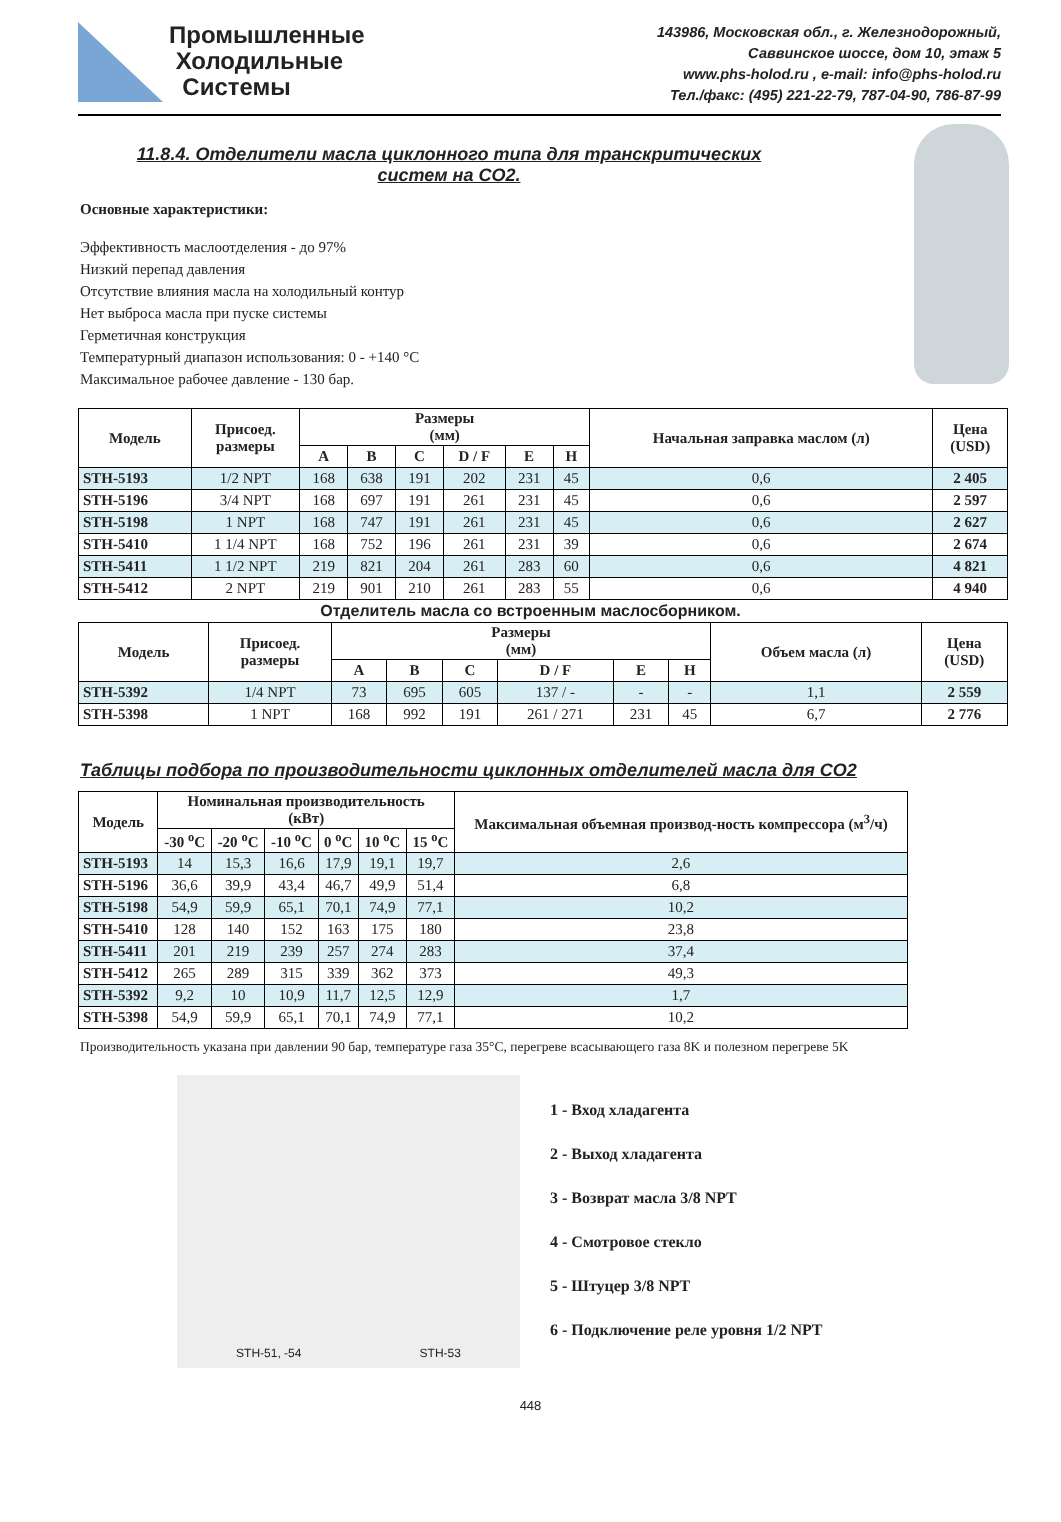Промышленные
Холодильные
Системы
143986, Московская обл., г. Железнодорожный,
Саввинское шоссе, дом 10, этаж 5
www.phs-holod.ru , e-mail: info@phs-holod.ru
Тел./факс: (495) 221-22-79, 787-04-90, 786-87-99
11.8.4. Отделители масла циклонного типа для транскритических систем на CO2.
Основные характеристики:
Эффективность маслоотделения - до 97%
Низкий перепад давления
Отсутствие влияния масла на холодильный контур
Нет выброса масла при пуске системы
Герметичная конструкция
Температурный диапазон использования: 0 - +140 °C
Максимальное рабочее давление - 130 бар.
| Модель | Присоед. размеры | Размеры (мм) | | | | | | Начальная заправка маслом (л) | Цена (USD) |
| --- | --- | --- | --- | --- | --- | --- | --- | --- | --- |
| | | A | B | C | D / F | E | H | | |
| STH-5193 | 1/2 NPT | 168 | 638 | 191 | 202 | 231 | 45 | 0,6 | 2 405 |
| STH-5196 | 3/4 NPT | 168 | 697 | 191 | 261 | 231 | 45 | 0,6 | 2 597 |
| STH-5198 | 1 NPT | 168 | 747 | 191 | 261 | 231 | 45 | 0,6 | 2 627 |
| STH-5410 | 1 1/4 NPT | 168 | 752 | 196 | 261 | 231 | 39 | 0,6 | 2 674 |
| STH-5411 | 1 1/2 NPT | 219 | 821 | 204 | 261 | 283 | 60 | 0,6 | 4 821 |
| STH-5412 | 2 NPT | 219 | 901 | 210 | 261 | 283 | 55 | 0,6 | 4 940 |
Отделитель масла со встроенным маслосборником.
| Модель | Присоед. размеры | Размеры (мм) | | | | | | Объем масла (л) | Цена (USD) |
| --- | --- | --- | --- | --- | --- | --- | --- | --- | --- |
| | | A | B | C | D / F | E | H | | |
| STH-5392 | 1/4 NPT | 73 | 695 | 605 | 137 / - | - | - | 1,1 | 2 559 |
| STH-5398 | 1 NPT | 168 | 992 | 191 | 261 / 271 | 231 | 45 | 6,7 | 2 776 |
Таблицы подбора по производительности циклонных отделителей масла для CO2
| Модель | Номинальная производительность (кВт) | | | | | | Максимальная объемная производ-ность компрессора (м<sup>3</sup>/ч) |
| --- | --- | --- | --- | --- | --- | --- | --- |
| | -30 <sup>o</sup>C | -20 <sup>o</sup>C | -10 <sup>o</sup>C | 0 <sup>o</sup>C | 10 <sup>o</sup>C | 15 <sup>o</sup>C | |
| STH-5193 | 14 | 15,3 | 16,6 | 17,9 | 19,1 | 19,7 | 2,6 |
| STH-5196 | 36,6 | 39,9 | 43,4 | 46,7 | 49,9 | 51,4 | 6,8 |
| STH-5198 | 54,9 | 59,9 | 65,1 | 70,1 | 74,9 | 77,1 | 10,2 |
| STH-5410 | 128 | 140 | 152 | 163 | 175 | 180 | 23,8 |
| STH-5411 | 201 | 219 | 239 | 257 | 274 | 283 | 37,4 |
| STH-5412 | 265 | 289 | 315 | 339 | 362 | 373 | 49,3 |
| STH-5392 | 9,2 | 10 | 10,9 | 11,7 | 12,5 | 12,9 | 1,7 |
| STH-5398 | 54,9 | 59,9 | 65,1 | 70,1 | 74,9 | 77,1 | 10,2 |
Производительность указана при давлении 90 бар, температуре газа 35°C, перегреве всасывающего газа 8K и полезном перегреве 5K
STH-51, -54 STH-53
1 - Вход хладагента
2 - Выход хладагента
3 - Возврат масла 3/8 NPT
4 - Смотровое стекло
5 - Штуцер 3/8 NPT
6 - Подключение реле уровня 1/2 NPT
448